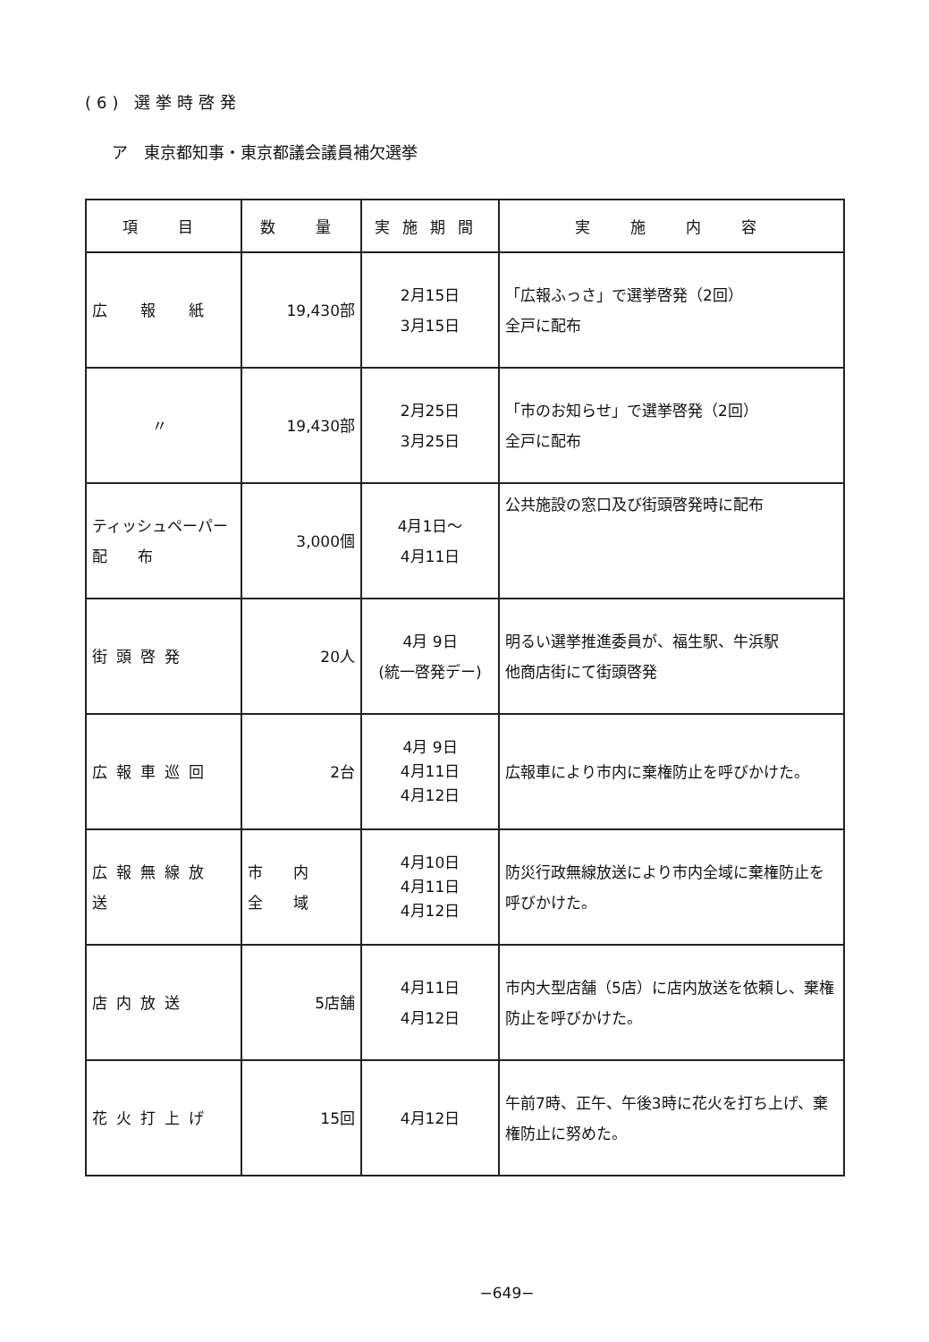(6) 選挙時啓発
ア　東京都知事・東京都議会議員補欠選挙
| 項 目 | 数 量 | 実施期間 | 実 施 内 容 |
| --- | --- | --- | --- |
| 広 報 紙 | 19,430部 | 2月15日 3月15日 | 「広報ふっさ」で選挙啓発（2回） 全戸に配布 |
| 〃 | 19,430部 | 2月25日 3月25日 | 「市のお知らせ」で選挙啓発（2回） 全戸に配布 |
| ティッシュペーパー 配 布 | 3,000個 | 4月1日～ 4月11日 | 公共施設の窓口及び街頭啓発時に配布 |
| 街頭啓発 | 20人 | 4月 9日 (統一啓発デー) | 明るい選挙推進委員が、福生駅、牛浜駅 他商店街にて街頭啓発 |
| 広報車巡回 | 2台 | 4月 9日 4月11日 4月12日 | 広報車により市内に棄権防止を呼びかけた。 |
| 広報無線放送 | 市 内 全 域 | 4月10日 4月11日 4月12日 | 防災行政無線放送により市内全域に棄権防止を呼びかけた。 |
| 店内放送 | 5店舗 | 4月11日 4月12日 | 市内大型店舗（5店）に店内放送を依頼し、棄権防止を呼びかけた。 |
| 花火打上げ | 15回 | 4月12日 | 午前7時、正午、午後3時に花火を打ち上げ、棄権防止に努めた。 |
−649−